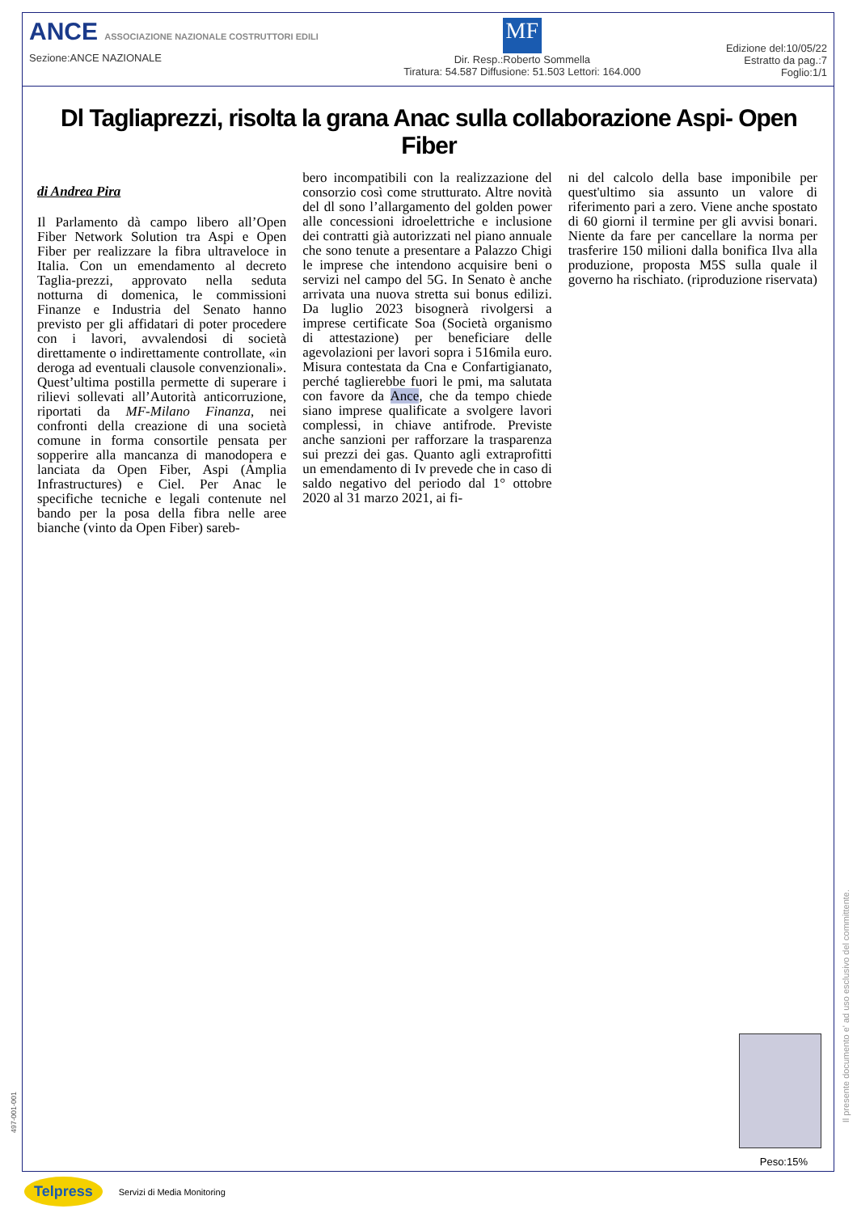ANCE ASSOCIAZIONE NAZIONALE COSTRUTTORI EDILI
Sezione:ANCE NAZIONALE
MF
Dir. Resp.:Roberto Sommella
Tiratura: 54.587 Diffusione: 51.503 Lettori: 164.000
Edizione del:10/05/22
Estratto da pag.:7
Foglio:1/1
Dl Tagliaprezzi, risolta la grana Anac sulla collaborazione Aspi- Open Fiber
di Andrea Pira
Il Parlamento dà campo libero all’Open Fiber Network Solution tra Aspi e Open Fiber per realizzare la fibra ultraveloce in Italia. Con un emendamento al decreto Taglia-prezzi, approvato nella seduta notturna di domenica, le commissioni Finanze e Industria del Senato hanno previsto per gli affidatari di poter procedere con i lavori, avvalendosi di società direttamente o indirettamente controllate, «in deroga ad eventuali clausole convenzionali». Quest’ultima postilla permette di superare i rilievi sollevati all’Autorità anticorruzione, riportati da MF-Milano Finanza, nei confronti della creazione di una società comune in forma consortile pensata per sopperire alla mancanza di manodopera e lanciata da Open Fiber, Aspi (Amplia Infrastructures) e Ciel. Per Anac le specifiche tecniche e legali contenute nel bando per la posa della fibra nelle aree bianche (vinto da Open Fiber) sareb-
bero incompatibili con la realizzazione del consorzio così come strutturato. Altre novità del dl sono l’allargamento del golden power alle concessioni idroelettriche e inclusione dei contratti già autorizzati nel piano annuale che sono tenute a presentare a Palazzo Chigi le imprese che intendono acquisire beni o servizi nel campo del 5G. In Senato è anche arrivata una nuova stretta sui bonus edilizi. Da luglio 2023 bisognerà rivolgersi a imprese certificate Soa (Società organismo di attestazione) per beneficiare delle agevolazioni per lavori sopra i 516mila euro. Misura contestata da Cna e Confartigianato, perché taglierebbe fuori le pmi, ma salutata con favore da Ance, che da tempo chiede siano imprese qualificate a svolgere lavori complessi, in chiave antifrode. Previste anche sanzioni per rafforzare la trasparenza sui prezzi dei gas. Quanto agli extraprofitti un emendamento di Iv prevede che in caso di saldo negativo del periodo dal 1° ottobre 2020 al 31 marzo 2021, ai fi-
ni del calcolo della base imponibile per quest'ultimo sia assunto un valore di riferimento pari a zero. Viene anche spostato di 60 giorni il termine per gli avvisi bonari. Niente da fare per cancellare la norma per trasferire 150 milioni dalla bonifica Ilva alla produzione, proposta M5S sulla quale il governo ha rischiato. (riproduzione riservata)
Peso:15%
497-001-001
Il presente documento e' ad uso esclusivo del committente.
Telpress Servizi di Media Monitoring